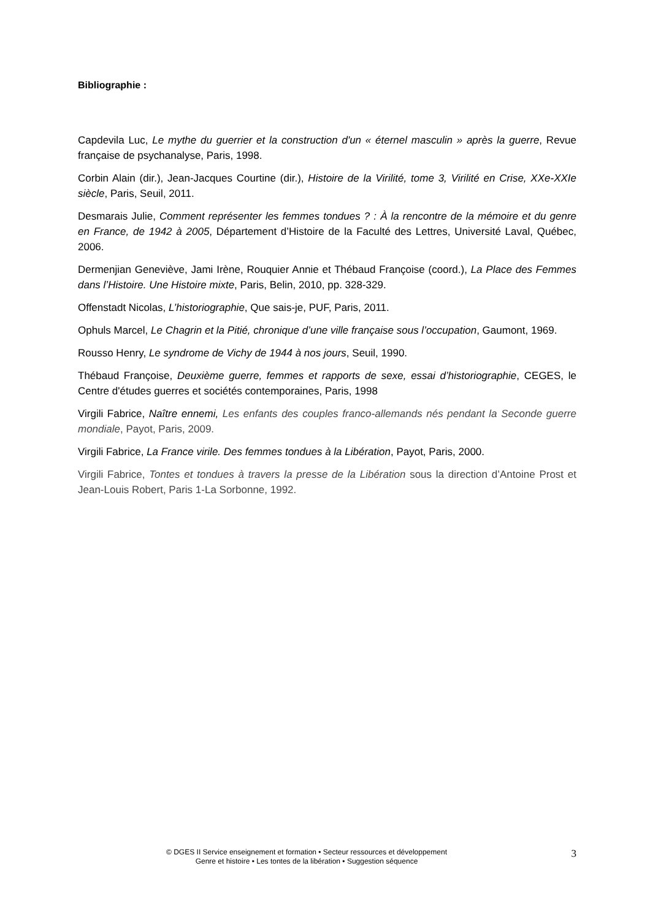Bibliographie :
Capdevila Luc, Le mythe du guerrier et la construction d'un « éternel masculin » après la guerre, Revue française de psychanalyse, Paris, 1998.
Corbin Alain (dir.), Jean-Jacques Courtine (dir.), Histoire de la Virilité, tome 3, Virilité en Crise, XXe-XXIe siècle, Paris, Seuil, 2011.
Desmarais Julie, Comment représenter les femmes tondues ? : À la rencontre de la mémoire et du genre en France, de 1942 à 2005, Département d’Histoire de la Faculté des Lettres, Université Laval, Québec, 2006.
Dermenjian Geneviève, Jami Irène, Rouquier Annie et Thébaud Françoise (coord.), La Place des Femmes dans l’Histoire. Une Histoire mixte, Paris, Belin, 2010, pp. 328-329.
Offenstadt Nicolas, L’historiographie, Que sais-je, PUF, Paris, 2011.
Ophuls Marcel, Le Chagrin et la Pitié, chronique d’une ville française sous l’occupation, Gaumont, 1969.
Rousso Henry, Le syndrome de Vichy de 1944 à nos jours, Seuil, 1990.
Thébaud Françoise, Deuxième guerre, femmes et rapports de sexe, essai d’historiographie, CEGES, le Centre d'études guerres et sociétés contemporaines, Paris, 1998
Virgili Fabrice, Naître ennemi, Les enfants des couples franco-allemands nés pendant la Seconde guerre mondiale, Payot, Paris, 2009.
Virgili Fabrice, La France virile. Des femmes tondues à la Libération, Payot, Paris, 2000.
Virgili Fabrice, Tontes et tondues à travers la presse de la Libération sous la direction d’Antoine Prost et Jean-Louis Robert, Paris 1-La Sorbonne, 1992.
© DGES II Service enseignement et formation • Secteur ressources et développement
Genre et histoire • Les tontes de la libération • Suggestion séquence
3